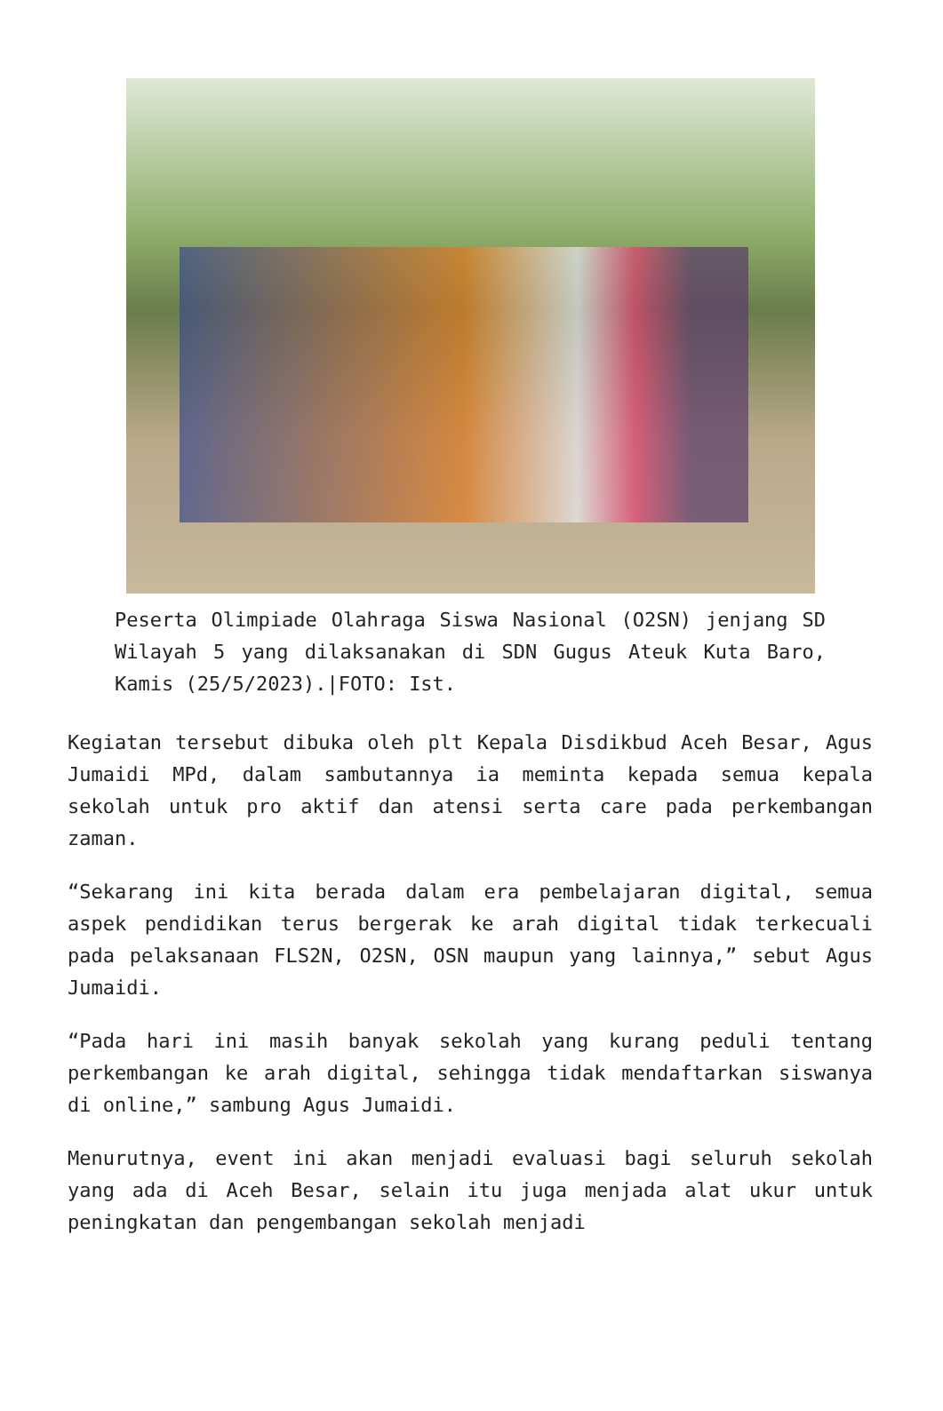Peserta Olimpiade Olahraga Siswa Nasional (O2SN) jenjang SD Wilayah 5 yang dilaksanakan di SDN Gugus Ateuk Kuta Baro, Kamis (25/5/2023).|FOTO: Ist.
Kegiatan tersebut dibuka oleh plt Kepala Disdikbud Aceh Besar, Agus Jumaidi MPd, dalam sambutannya ia meminta kepada semua kepala sekolah untuk pro aktif dan atensi serta care pada perkembangan zaman.
“Sekarang ini kita berada dalam era pembelajaran digital, semua aspek pendidikan terus bergerak ke arah digital tidak terkecuali pada pelaksanaan FLS2N, O2SN, OSN maupun yang lainnya,” sebut Agus Jumaidi.
“Pada hari ini masih banyak sekolah yang kurang peduli tentang perkembangan ke arah digital, sehingga tidak mendaftarkan siswanya di online,” sambung Agus Jumaidi.
Menurutnya, event ini akan menjadi evaluasi bagi seluruh sekolah yang ada di Aceh Besar, selain itu juga menjada alat ukur untuk peningkatan dan pengembangan sekolah menjadi